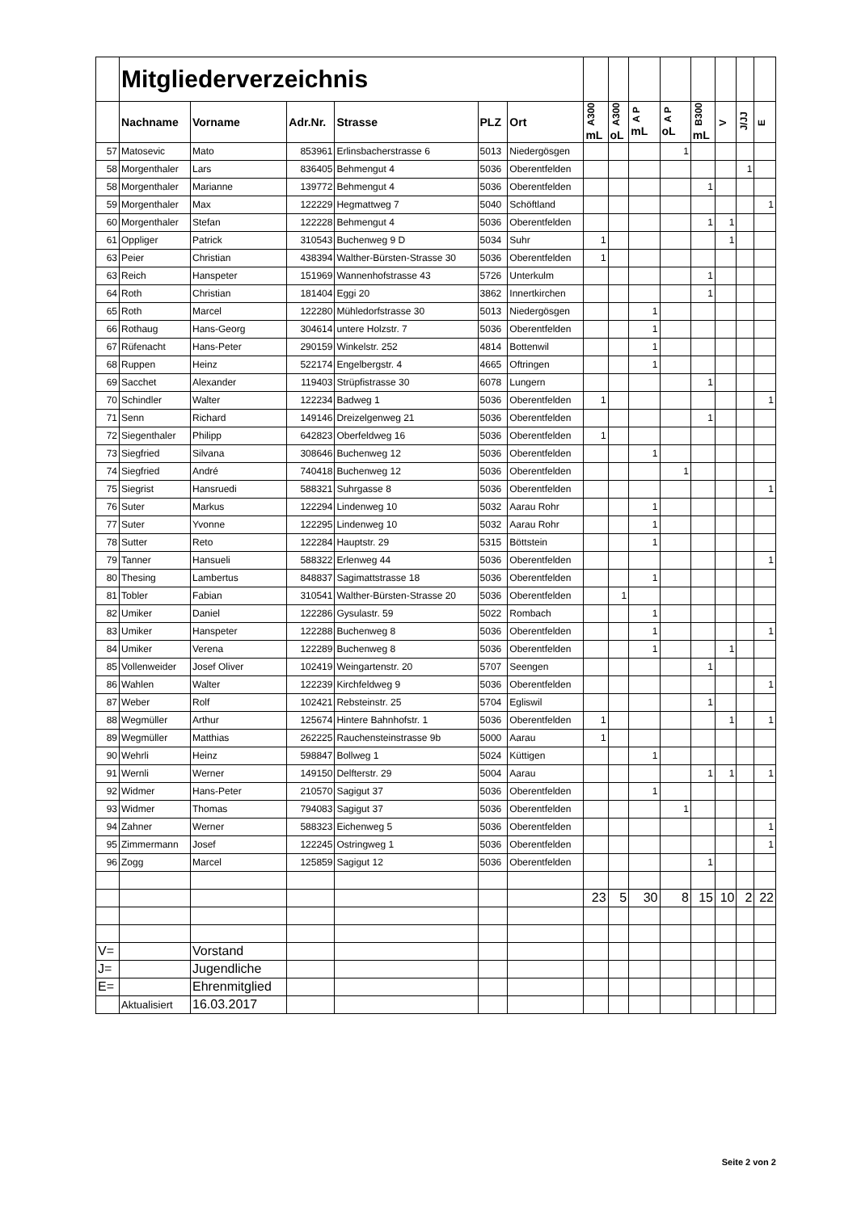| | Mitgliederverzeichnis | | | | | | | | | | | | | |
| | Nachname | Vorname | Adr.Nr. | Strasse | PLZ | Ort | A300 mL | A300 oL | A P mL | A P oL | B300 mL | V | J/JJ | E |
| 57 | Matosevic | Mato | 853961 | Erlinsbacherstrasse 6 | 5013 | Niedergösgen | | | | 1 | | | | |
| 58 | Morgenthaler | Lars | 836405 | Behmengut 4 | 5036 | Oberentfelden | | | | | | | 1 | |
| 58 | Morgenthaler | Marianne | 139772 | Behmengut 4 | 5036 | Oberentfelden | | | | | 1 | | | |
| 59 | Morgenthaler | Max | 122229 | Hegmattweg 7 | 5040 | Schöftland | | | | | | | | 1 |
| 60 | Morgenthaler | Stefan | 122228 | Behmengut 4 | 5036 | Oberentfelden | | | | | 1 | 1 | | |
| 61 | Oppliger | Patrick | 310543 | Buchenweg 9 D | 5034 | Suhr | 1 | | | | | 1 | | |
| 63 | Peier | Christian | 438394 | Walther-Bürsten-Strasse 30 | 5036 | Oberentfelden | 1 | | | | | | | |
| 63 | Reich | Hanspeter | 151969 | Wannenhofstrasse 43 | 5726 | Unterkulm | | | | | 1 | | | |
| 64 | Roth | Christian | 181404 | Eggi 20 | 3862 | Innertkirchen | | | | | 1 | | | |
| 65 | Roth | Marcel | 122280 | Mühledorfstrasse 30 | 5013 | Niedergösgen | | | 1 | | | | | |
| 66 | Rothaug | Hans-Georg | 304614 | untere Holzstr. 7 | 5036 | Oberentfelden | | | 1 | | | | | |
| 67 | Rüfenacht | Hans-Peter | 290159 | Winkelstr. 252 | 4814 | Bottenwil | | | 1 | | | | | |
| 68 | Ruppen | Heinz | 522174 | Engelbergstr. 4 | 4665 | Oftringen | | | 1 | | | | | |
| 69 | Sacchet | Alexander | 119403 | Strüpfistrasse 30 | 6078 | Lungern | | | | | 1 | | | |
| 70 | Schindler | Walter | 122234 | Badweg 1 | 5036 | Oberentfelden | 1 | | | | | | | 1 |
| 71 | Senn | Richard | 149146 | Dreizelgenweg 21 | 5036 | Oberentfelden | | | | | 1 | | | |
| 72 | Siegenthaler | Philipp | 642823 | Oberfeldweg 16 | 5036 | Oberentfelden | 1 | | | | | | | |
| 73 | Siegfried | Silvana | 308646 | Buchenweg 12 | 5036 | Oberentfelden | | | 1 | | | | | |
| 74 | Siegfried | André | 740418 | Buchenweg 12 | 5036 | Oberentfelden | | | | 1 | | | | |
| 75 | Siegrist | Hansruedi | 588321 | Suhrgasse 8 | 5036 | Oberentfelden | | | | | | | | 1 |
| 76 | Suter | Markus | 122294 | Lindenweg 10 | 5032 | Aarau Rohr | | | 1 | | | | | |
| 77 | Suter | Yvonne | 122295 | Lindenweg 10 | 5032 | Aarau Rohr | | | 1 | | | | | |
| 78 | Sutter | Reto | 122284 | Hauptstr. 29 | 5315 | Böttstein | | | 1 | | | | | |
| 79 | Tanner | Hansueli | 588322 | Erlenweg 44 | 5036 | Oberentfelden | | | | | | | | 1 |
| 80 | Thesing | Lambertus | 848837 | Sagimattstrasse 18 | 5036 | Oberentfelden | | | 1 | | | | | |
| 81 | Tobler | Fabian | 310541 | Walther-Bürsten-Strasse 20 | 5036 | Oberentfelden | | 1 | | | | | | |
| 82 | Umiker | Daniel | 122286 | Gysulastr. 59 | 5022 | Rombach | | | 1 | | | | | |
| 83 | Umiker | Hanspeter | 122288 | Buchenweg 8 | 5036 | Oberentfelden | | | 1 | | | | | 1 |
| 84 | Umiker | Verena | 122289 | Buchenweg 8 | 5036 | Oberentfelden | | | 1 | | | 1 | | |
| 85 | Vollenweider | Josef Oliver | 102419 | Weingartenstr. 20 | 5707 | Seengen | | | | | 1 | | | |
| 86 | Wahlen | Walter | 122239 | Kirchfeldweg 9 | 5036 | Oberentfelden | | | | | | | | 1 |
| 87 | Weber | Rolf | 102421 | Rebsteinstr. 25 | 5704 | Egliswil | | | | | 1 | | | |
| 88 | Wegmüller | Arthur | 125674 | Hintere Bahnhofstr. 1 | 5036 | Oberentfelden | 1 | | | | | 1 | | 1 |
| 89 | Wegmüller | Matthias | 262225 | Rauchensteinstrasse 9b | 5000 | Aarau | 1 | | | | | | | |
| 90 | Wehrli | Heinz | 598847 | Bollweg 1 | 5024 | Küttigen | | | 1 | | | | | |
| 91 | Wernli | Werner | 149150 | Delfterstr. 29 | 5004 | Aarau | | | | | 1 | 1 | | 1 |
| 92 | Widmer | Hans-Peter | 210570 | Sagigut 37 | 5036 | Oberentfelden | | | 1 | | | | | |
| 93 | Widmer | Thomas | 794083 | Sagigut 37 | 5036 | Oberentfelden | | | | 1 | | | | |
| 94 | Zahner | Werner | 588323 | Eichenweg 5 | 5036 | Oberentfelden | | | | | | | | 1 |
| 95 | Zimmermann | Josef | 122245 | Ostringweg 1 | 5036 | Oberentfelden | | | | | | | | 1 |
| 96 | Zogg | Marcel | 125859 | Sagigut 12 | 5036 | Oberentfelden | | | | | 1 | | | |
| | | | | | | | 23 | 5 | 30 | 8 | 15 | 10 | 2 | 22 |
| V= | | Vorstand | | | | | | | | | | | | |
| J= | | Jugendliche | | | | | | | | | | | | |
| E= | | Ehrenmitglied | | | | | | | | | | | | |
| | Aktualisiert | 16.03.2017 | | | | | | | | | | | | |
Seite 2 von 2